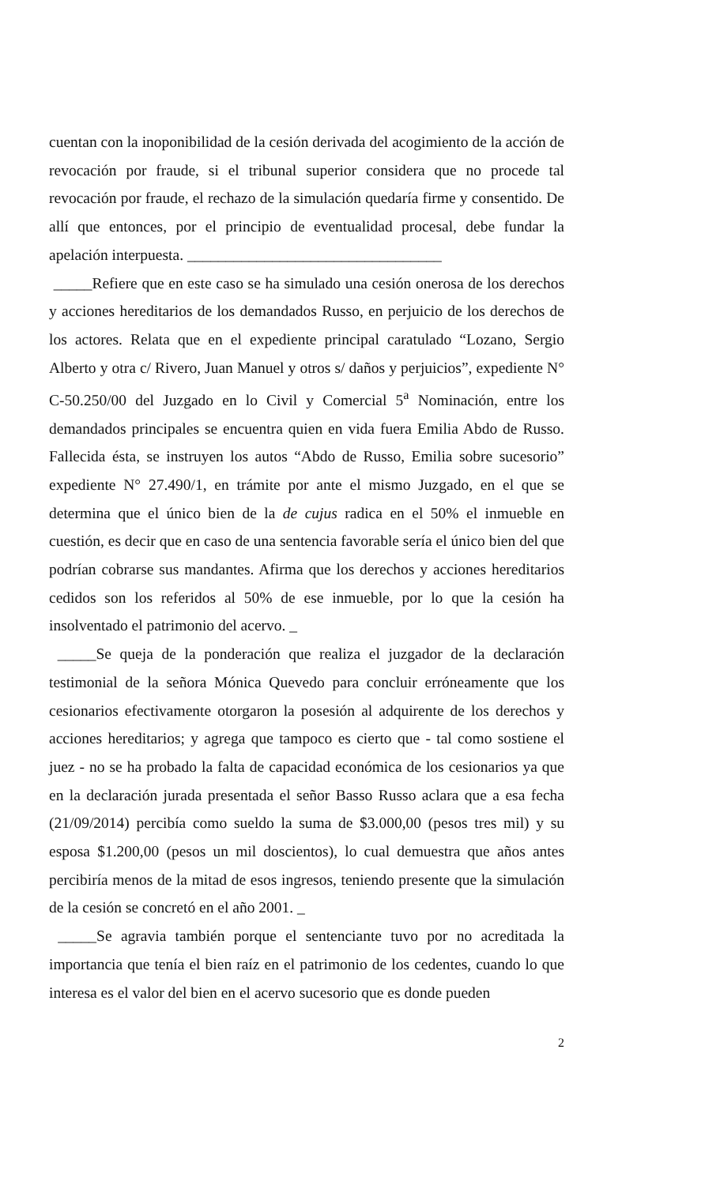cuentan con la inoponibilidad de la cesión derivada del acogimiento de la acción de revocación por fraude, si el tribunal superior considera que no procede tal revocación por fraude, el rechazo de la simulación quedaría firme y consentido. De allí que entonces, por el principio de eventualidad procesal, debe fundar la apelación interpuesta. _________________________________
_____Refiere que en este caso se ha simulado una cesión onerosa de los derechos y acciones hereditarios de los demandados Russo, en perjuicio de los derechos de los actores. Relata que en el expediente principal caratulado “Lozano, Sergio Alberto y otra c/ Rivero, Juan Manuel y otros s/ daños y perjuicios”, expediente N° C-50.250/00 del Juzgado en lo Civil y Comercial 5<sup>a</sup> Nominación, entre los demandados principales se encuentra quien en vida fuera Emilia Abdo de Russo. Fallecida ésta, se instruyen los autos “Abdo de Russo, Emilia sobre sucesorio” expediente N° 27.490/1, en trámite por ante el mismo Juzgado, en el que se determina que el único bien de la de cujus radica en el 50% el inmueble en cuestión, es decir que en caso de una sentencia favorable sería el único bien del que podrían cobrarse sus mandantes. Afirma que los derechos y acciones hereditarios cedidos son los referidos al 50% de ese inmueble, por lo que la cesión ha insolventado el patrimonio del acervo. _
_____Se queja de la ponderación que realiza el juzgador de la declaración testimonial de la señora Mónica Quevedo para concluir erróneamente que los cesionarios efectivamente otorgaron la posesión al adquirente de los derechos y acciones hereditarios; y agrega que tampoco es cierto que - tal como sostiene el juez - no se ha probado la falta de capacidad económica de los cesionarios ya que en la declaración jurada presentada el señor Basso Russo aclara que a esa fecha (21/09/2014) percibía como sueldo la suma de $3.000,00 (pesos tres mil) y su esposa $1.200,00 (pesos un mil doscientos), lo cual demuestra que años antes percibiría menos de la mitad de esos ingresos, teniendo presente que la simulación de la cesión se concretó en el año 2001. _
_____Se agravia también porque el sentenciante tuvo por no acreditada la importancia que tenía el bien raíz en el patrimonio de los cedentes, cuando lo que interesa es el valor del bien en el acervo sucesorio que es donde pueden
2